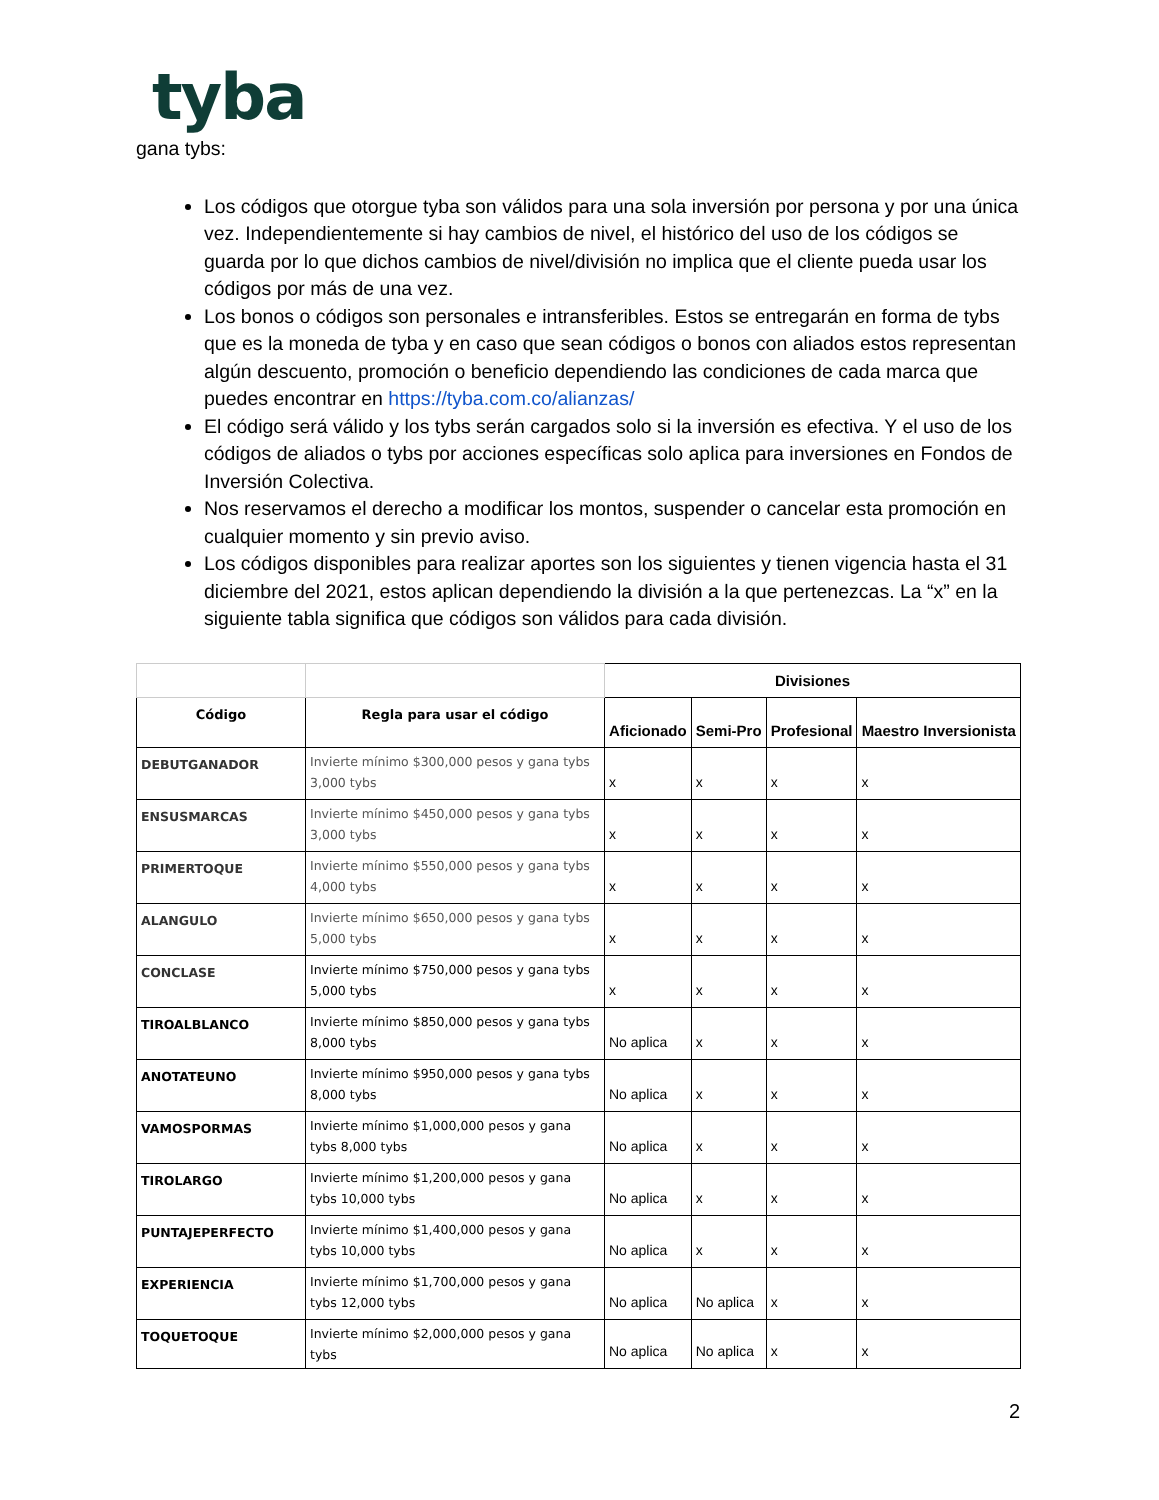tyba
gana tybs:
Los códigos que otorgue tyba son válidos para una sola inversión por persona y por una única vez. Independientemente si hay cambios de nivel, el histórico del uso de los códigos se guarda por lo que dichos cambios de nivel/división no implica que el cliente pueda usar los códigos por más de una vez.
Los bonos o códigos son personales e intransferibles. Estos se entregarán en forma de tybs que es la moneda de tyba y en caso que sean códigos o bonos con aliados estos representan algún descuento, promoción o beneficio dependiendo las condiciones de cada marca que puedes encontrar en https://tyba.com.co/alianzas/
El código será válido y los tybs serán cargados solo si la inversión es efectiva. Y el uso de los códigos de aliados o tybs por acciones específicas solo aplica para inversiones en Fondos de Inversión Colectiva.
Nos reservamos el derecho a modificar los montos, suspender o cancelar esta promoción en cualquier momento y sin previo aviso.
Los códigos disponibles para realizar aportes son los siguientes y tienen vigencia hasta el 31 diciembre del 2021, estos aplican dependiendo la división a la que pertenezcas. La “x” en la siguiente tabla significa que códigos son válidos para cada división.
| | | Divisiones | | | |
| --- | --- | --- | --- | --- | --- |
| Código | Regla para usar el código | Aficionado | Semi-Pro | Profesional | Maestro Inversionista |
| DEBUTGANADOR | Invierte mínimo $300,000 pesos y gana tybs 3,000 tybs | x | x | x | x |
| ENSUSMARCAS | Invierte mínimo $450,000 pesos y gana tybs 3,000 tybs | x | x | x | x |
| PRIMERTOQUE | Invierte mínimo $550,000 pesos y gana tybs 4,000 tybs | x | x | x | x |
| ALANGULO | Invierte mínimo $650,000 pesos y gana tybs 5,000 tybs | x | x | x | x |
| CONCLASE | Invierte mínimo $750,000 pesos y gana tybs 5,000 tybs | x | x | x | x |
| TIROALBLANCO | Invierte mínimo $850,000 pesos y gana tybs 8,000 tybs | No aplica | x | x | x |
| ANOTATEUNO | Invierte mínimo $950,000 pesos y gana tybs 8,000 tybs | No aplica | x | x | x |
| VAMOSPORMAS | Invierte mínimo $1,000,000 pesos y gana tybs 8,000 tybs | No aplica | x | x | x |
| TIROLARGO | Invierte mínimo $1,200,000 pesos y gana tybs 10,000 tybs | No aplica | x | x | x |
| PUNTAJEPERFECTO | Invierte mínimo $1,400,000 pesos y gana tybs 10,000 tybs | No aplica | x | x | x |
| EXPERIENCIA | Invierte mínimo $1,700,000 pesos y gana tybs 12,000 tybs | No aplica | No aplica | x | x |
| TOQUETOQUE | Invierte mínimo $2,000,000 pesos y gana tybs | No aplica | No aplica | x | x |
2